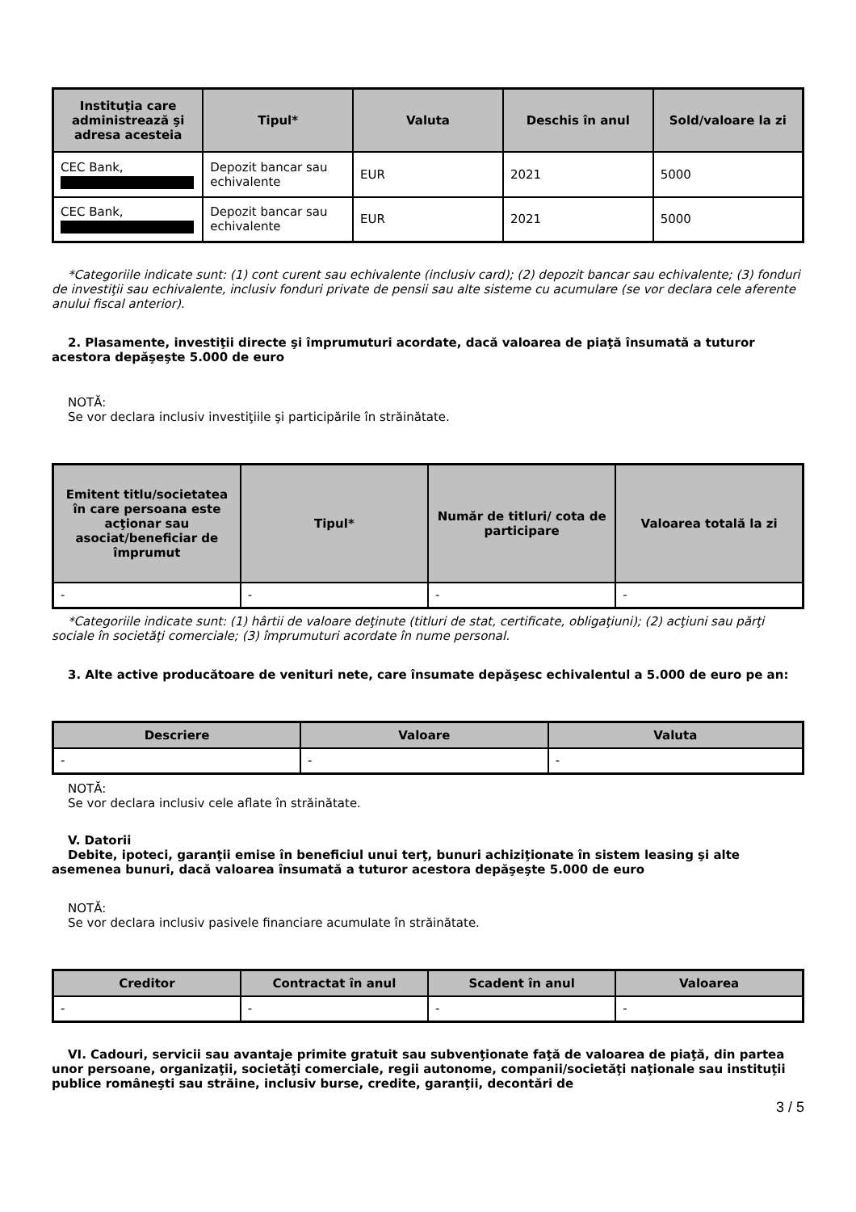| Instituţia care administrează şi adresa acesteia | Tipul* | Valuta | Deschis în anul | Sold/valoare la zi |
| --- | --- | --- | --- | --- |
| CEC Bank, | Depozit bancar sau echivalente | EUR | 2021 | 5000 |
| CEC Bank, | Depozit bancar sau echivalente | EUR | 2021 | 5000 |
*Categoriile indicate sunt: (1) cont curent sau echivalente (inclusiv card); (2) depozit bancar sau echivalente; (3) fonduri de investiţii sau echivalente, inclusiv fonduri private de pensii sau alte sisteme cu acumulare (se vor declara cele aferente anului fiscal anterior).
2. Plasamente, investiţii directe şi împrumuturi acordate, dacă valoarea de piaţă însumată a tuturor acestora depăşeşte 5.000 de euro
NOTĂ:
Se vor declara inclusiv investiţiile şi participările în străinătate.
| Emitent titlu/societatea în care persoana este acţionar sau asociat/beneficiar de împrumut | Tipul* | Număr de titluri/ cota de participare | Valoarea totală la zi |
| --- | --- | --- | --- |
| - | - | - | - |
*Categoriile indicate sunt: (1) hârtii de valoare deţinute (titluri de stat, certificate, obligaţiuni); (2) acţiuni sau părţi sociale în societăţi comerciale; (3) împrumuturi acordate în nume personal.
3. Alte active producătoare de venituri nete, care însumate depăşesc echivalentul a 5.000 de euro pe an:
| Descriere | Valoare | Valuta |
| --- | --- | --- |
| - | - | - |
NOTĂ:
Se vor declara inclusiv cele aflate în străinătate.
V. Datorii
Debite, ipoteci, garanţii emise în beneficiul unui terţ, bunuri achiziţionate în sistem leasing şi alte asemenea bunuri, dacă valoarea însumată a tuturor acestora depăşeşte 5.000 de euro
NOTĂ:
Se vor declara inclusiv pasivele financiare acumulate în străinătate.
| Creditor | Contractat în anul | Scadent în anul | Valoarea |
| --- | --- | --- | --- |
| - | - | - | - |
VI. Cadouri, servicii sau avantaje primite gratuit sau subvenţionate faţă de valoarea de piaţă, din partea unor persoane, organizaţii, societăţi comerciale, regii autonome, companii/societăţi naţionale sau instituţii publice româneşti sau străine, inclusiv burse, credite, garanţii, decontări de
3 / 5